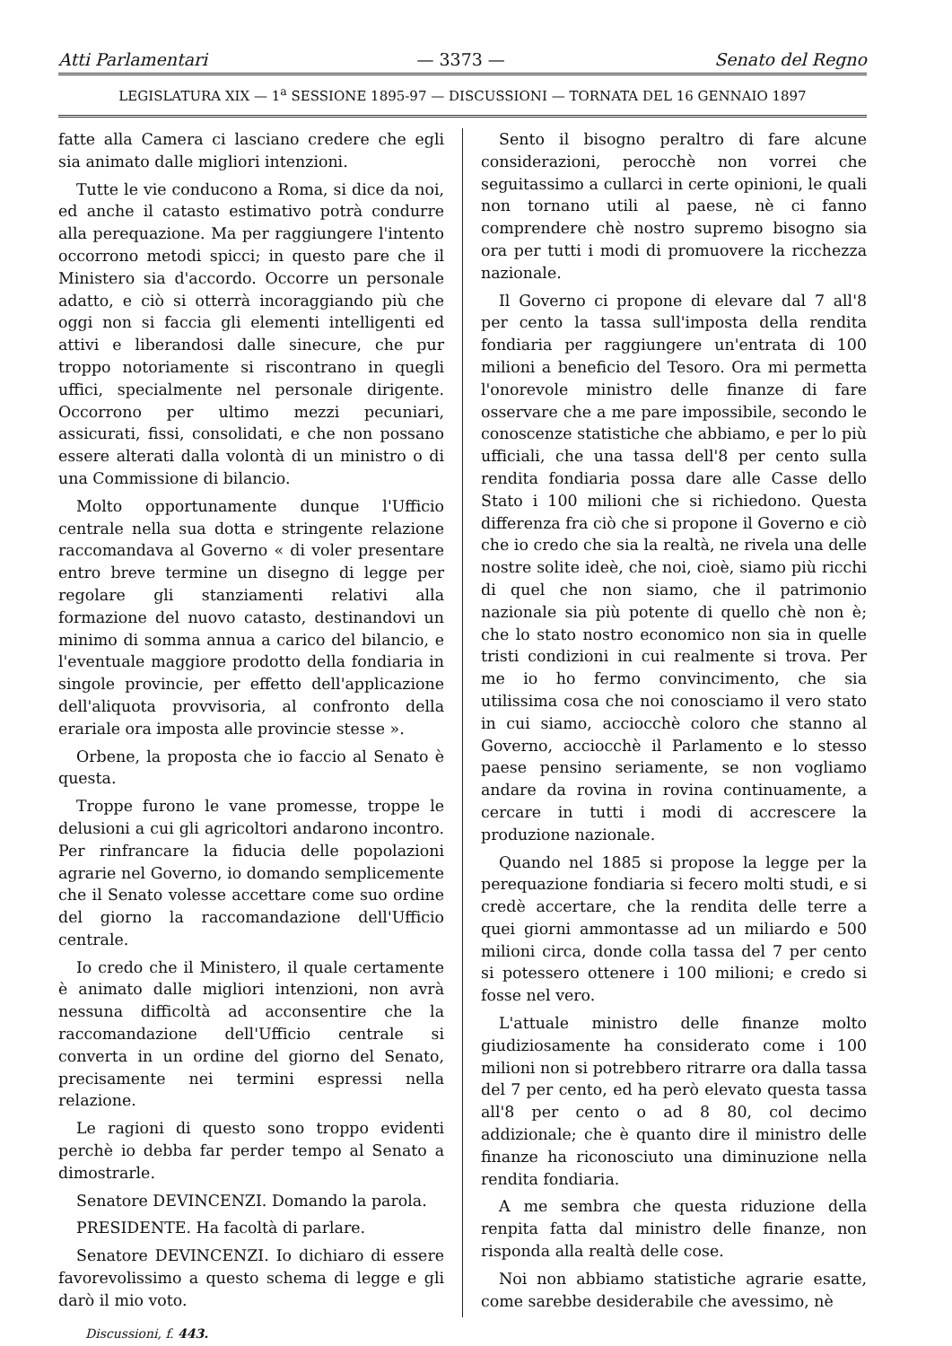Atti Parlamentari — 3373 — Senato del Regno
LEGISLATURA XIX — 1<sup>a</sup> SESSIONE 1895-97 — DISCUSSIONI — TORNATA DEL 16 GENNAIO 1897
fatte alla Camera ci lasciano credere che egli sia animato dalle migliori intenzioni.
Tutte le vie conducono a Roma, si dice da noi, ed anche il catasto estimativo potrà condurre alla perequazione. Ma per raggiungere l'intento occorrono metodi spicci; in questo pare che il Ministero sia d'accordo. Occorre un personale adatto, e ciò si otterrà incoraggiando più che oggi non si faccia gli elementi intelligenti ed attivi e liberandosi dalle sinecure, che pur troppo notoriamente si riscontrano in quegli uffici, specialmente nel personale dirigente. Occorrono per ultimo mezzi pecuniari, assicurati, fissi, consolidati, e che non possano essere alterati dalla volontà di un ministro o di una Commissione di bilancio.
Molto opportunamente dunque l'Ufficio centrale nella sua dotta e stringente relazione raccomandava al Governo « di voler presentare entro breve termine un disegno di legge per regolare gli stanziamenti relativi alla formazione del nuovo catasto, destinandovi un minimo di somma annua a carico del bilancio, e l'eventuale maggiore prodotto della fondiaria in singole provincie, per effetto dell'applicazione dell'aliquota provvisoria, al confronto della erariale ora imposta alle provincie stesse ».
Orbene, la proposta che io faccio al Senato è questa.
Troppe furono le vane promesse, troppe le delusioni a cui gli agricoltori andarono incontro. Per rinfrancare la fiducia delle popolazioni agrarie nel Governo, io domando semplicemente che il Senato volesse accettare come suo ordine del giorno la raccomandazione dell'Ufficio centrale.
Io credo che il Ministero, il quale certamente è animato dalle migliori intenzioni, non avrà nessuna difficoltà ad acconsentire che la raccomandazione dell'Ufficio centrale si converta in un ordine del giorno del Senato, precisamente nei termini espressi nella relazione.
Le ragioni di questo sono troppo evidenti perchè io debba far perder tempo al Senato a dimostrarle.
Senatore DEVINCENZI. Domando la parola.
PRESIDENTE. Ha facoltà di parlare.
Senatore DEVINCENZI. Io dichiaro di essere favorevolissimo a questo schema di legge e gli darò il mio voto.
Sento il bisogno peraltro di fare alcune considerazioni, perocchè non vorrei che seguitassimo a cullarci in certe opinioni, le quali non tornano utili al paese, nè ci fanno comprendere chè nostro supremo bisogno sia ora per tutti i modi di promuovere la ricchezza nazionale.
Il Governo ci propone di elevare dal 7 all'8 per cento la tassa sull'imposta della rendita fondiaria per raggiungere un'entrata di 100 milioni a beneficio del Tesoro. Ora mi permetta l'onorevole ministro delle finanze di fare osservare che a me pare impossibile, secondo le conoscenze statistiche che abbiamo, e per lo più ufficiali, che una tassa dell'8 per cento sulla rendita fondiaria possa dare alle Casse dello Stato i 100 milioni che si richiedono. Questa differenza fra ciò che si propone il Governo e ciò che io credo che sia la realtà, ne rivela una delle nostre solite ideè, che noi, cioè, siamo più ricchi di quel che non siamo, che il patrimonio nazionale sia più potente di quello chè non è; che lo stato nostro economico non sia in quelle tristi condizioni in cui realmente si trova. Per me io ho fermo convincimento, che sia utilissima cosa che noi conosciamo il vero stato in cui siamo, acciocchè coloro che stanno al Governo, acciocchè il Parlamento e lo stesso paese pensino seriamente, se non vogliamo andare da rovina in rovina continuamente, a cercare in tutti i modi di accrescere la produzione nazionale.
Quando nel 1885 si propose la legge per la perequazione fondiaria si fecero molti studi, e si credè accertare, che la rendita delle terre a quei giorni ammontasse ad un miliardo e 500 milioni circa, donde colla tassa del 7 per cento si potessero ottenere i 100 milioni; e credo si fosse nel vero.
L'attuale ministro delle finanze molto giudiziosamente ha considerato come i 100 milioni non si potrebbero ritrarre ora dalla tassa del 7 per cento, ed ha però elevato questa tassa all'8 per cento o ad 8 80, col decimo addizionale; che è quanto dire il ministro delle finanze ha riconosciuto una diminuzione nella rendita fondiaria.
A me sembra che questa riduzione della renpita fatta dal ministro delle finanze, non risponda alla realtà delle cose.
Noi non abbiamo statistiche agrarie esatte, come sarebbe desiderabile che avessimo, nè
Discussioni, f. 443.